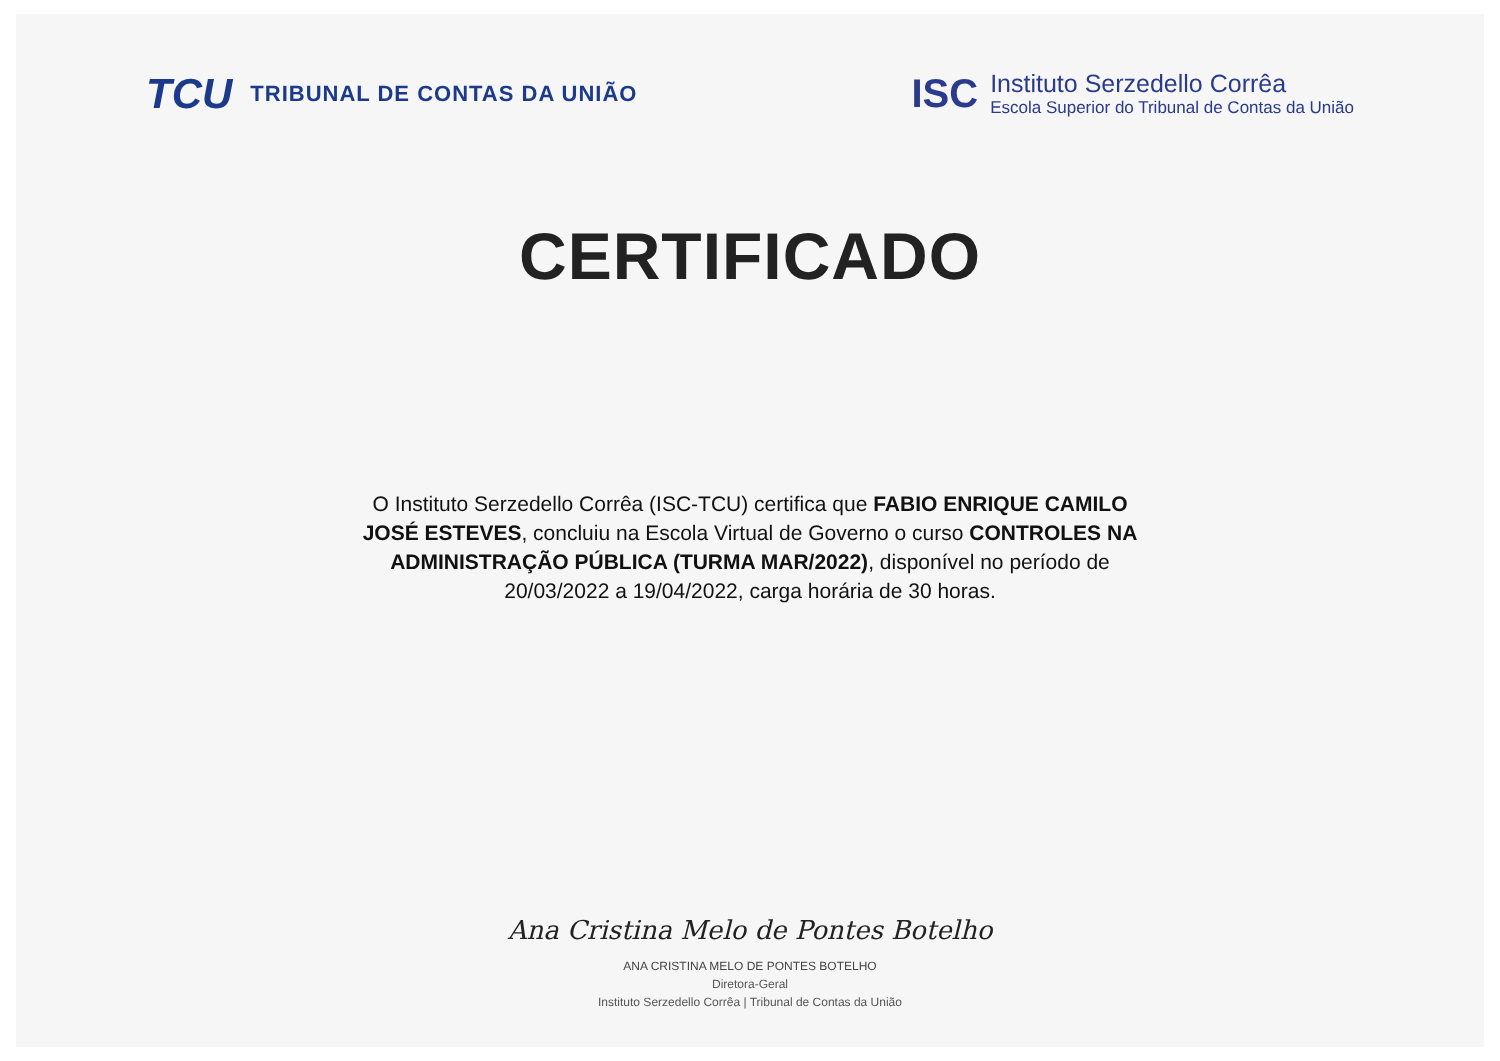TCU TRIBUNAL DE CONTAS DA UNIÃO
ISC
Instituto Serzedello Corrêa
Escola Superior do Tribunal de Contas da União
CERTIFICADO
O Instituto Serzedello Corrêa (ISC-TCU) certifica que FABIO ENRIQUE CAMILO JOSÉ ESTEVES, concluiu na Escola Virtual de Governo o curso CONTROLES NA ADMINISTRAÇÃO PÚBLICA (TURMA MAR/2022), disponível no período de 20/03/2022 a 19/04/2022, carga horária de 30 horas.
Ana Cristina Melo de Pontes Botelho
ANA CRISTINA MELO DE PONTES BOTELHO
Diretora-Geral
Instituto Serzedello Corrêa | Tribunal de Contas da União